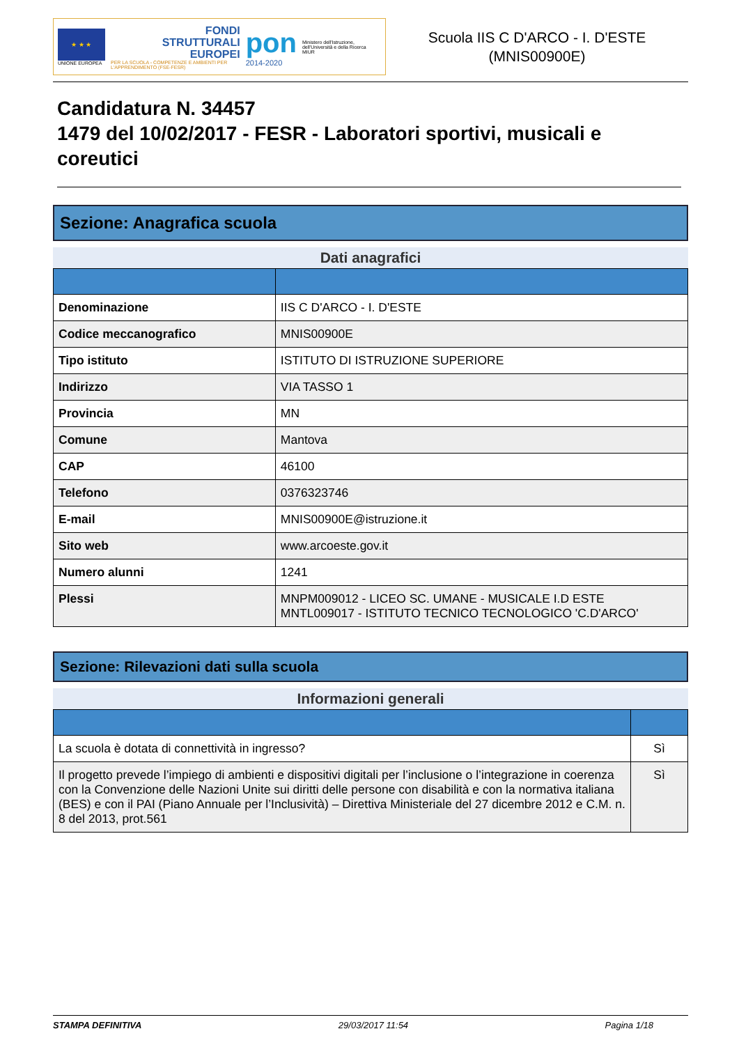★ ★ ★
UNIONE EUROPEA
FONDI
STRUTTURALI
EUROPEI
PER LA SCUOLA - COMPETENZE E AMBIENTI PER L'APPRENDIMENTO (FSE-FESR)
pon
2014-2020
Ministero dell'Istruzione, dell'Università e della Ricerca
MIUR
Scuola IIS C D'ARCO - I. D'ESTE
(MNIS00900E)
Candidatura N. 34457
1479 del 10/02/2017 - FESR - Laboratori sportivi, musicali e coreutici
Sezione: Anagrafica scuola
Dati anagrafici
| Denominazione | IIS C D'ARCO - I. D'ESTE |
| Codice meccanografico | MNIS00900E |
| Tipo istituto | ISTITUTO DI ISTRUZIONE SUPERIORE |
| Indirizzo | VIA TASSO 1 |
| Provincia | MN |
| Comune | Mantova |
| CAP | 46100 |
| Telefono | 0376323746 |
| E-mail | MNIS00900E@istruzione.it |
| Sito web | www.arcoeste.gov.it |
| Numero alunni | 1241 |
| Plessi | MNPM009012 - LICEO SC. UMANE - MUSICALE I.D ESTE MNTL009017 - ISTITUTO TECNICO TECNOLOGICO 'C.D'ARCO' |
Sezione: Rilevazioni dati sulla scuola
Informazioni generali
| La scuola è dotata di connettività in ingresso? | Sì |
| Il progetto prevede l’impiego di ambienti e dispositivi digitali per l’inclusione o l’integrazione in coerenza con la Convenzione delle Nazioni Unite sui diritti delle persone con disabilità e con la normativa italiana (BES) e con il PAI (Piano Annuale per l’Inclusività) – Direttiva Ministeriale del 27 dicembre 2012 e C.M. n. 8 del 2013, prot.561 | Sì |
STAMPA DEFINITIVA 29/03/2017 11:54 Pagina 1/18